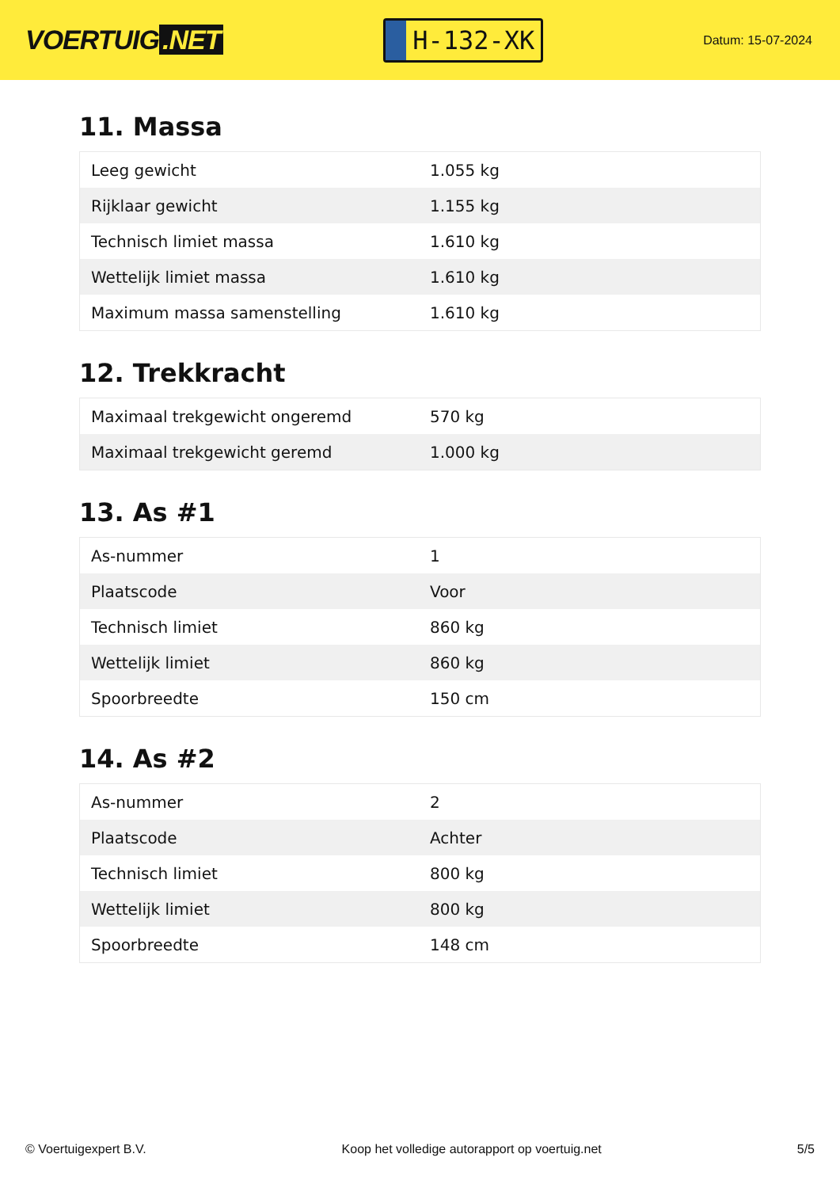VOERTUIG.NET
H-132-XK
Datum: 15-07-2024
11. Massa
| Leeg gewicht | 1.055 kg |
| Rijklaar gewicht | 1.155 kg |
| Technisch limiet massa | 1.610 kg |
| Wettelijk limiet massa | 1.610 kg |
| Maximum massa samenstelling | 1.610 kg |
12. Trekkracht
| Maximaal trekgewicht ongeremd | 570 kg |
| Maximaal trekgewicht geremd | 1.000 kg |
13. As #1
| As-nummer | 1 |
| Plaatscode | Voor |
| Technisch limiet | 860 kg |
| Wettelijk limiet | 860 kg |
| Spoorbreedte | 150 cm |
14. As #2
| As-nummer | 2 |
| Plaatscode | Achter |
| Technisch limiet | 800 kg |
| Wettelijk limiet | 800 kg |
| Spoorbreedte | 148 cm |
© Voertuigexpert B.V. Koop het volledige autorapport op voertuig.net 5/5